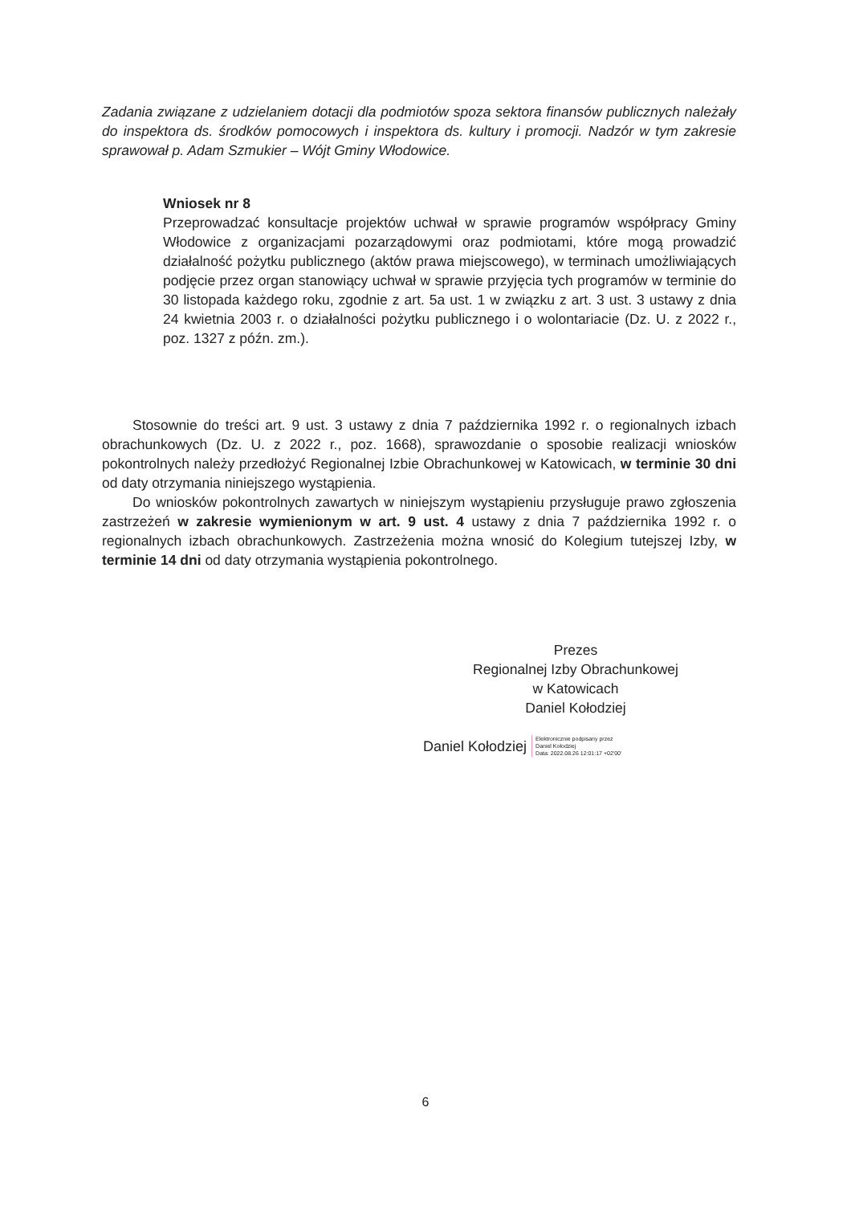Zadania związane z udzielaniem dotacji dla podmiotów spoza sektora finansów publicznych należały do inspektora ds. środków pomocowych i inspektora ds. kultury i promocji. Nadzór w tym zakresie sprawował p. Adam Szmukier – Wójt Gminy Włodowice.
Wniosek nr 8
Przeprowadzać konsultacje projektów uchwał w sprawie programów współpracy Gminy Włodowice z organizacjami pozarządowymi oraz podmiotami, które mogą prowadzić działalność pożytku publicznego (aktów prawa miejscowego), w terminach umożliwiających podjęcie przez organ stanowiący uchwał w sprawie przyjęcia tych programów w terminie do 30 listopada każdego roku, zgodnie z art. 5a ust. 1 w związku z art. 3 ust. 3 ustawy z dnia 24 kwietnia 2003 r. o działalności pożytku publicznego i o wolontariacie (Dz. U. z 2022 r., poz. 1327 z późn. zm.).
Stosownie do treści art. 9 ust. 3 ustawy z dnia 7 października 1992 r. o regionalnych izbach obrachunkowych (Dz. U. z 2022 r., poz. 1668), sprawozdanie o sposobie realizacji wniosków pokontrolnych należy przedłożyć Regionalnej Izbie Obrachunkowej w Katowicach, w terminie 30 dni od daty otrzymania niniejszego wystąpienia.
Do wniosków pokontrolnych zawartych w niniejszym wystąpieniu przysługuje prawo zgłoszenia zastrzeżeń w zakresie wymienionym w art. 9 ust. 4 ustawy z dnia 7 października 1992 r. o regionalnych izbach obrachunkowych. Zastrzeżenia można wnosić do Kolegium tutejszej Izby, w terminie 14 dni od daty otrzymania wystąpienia pokontrolnego.
Prezes
Regionalnej Izby Obrachunkowej
w Katowicach
Daniel Kołodziej
Daniel Kołodziej Elektronicznie podpisany przez
Daniel Kołodziej
Data: 2022.08.26 12:01:17 +02'00'
6